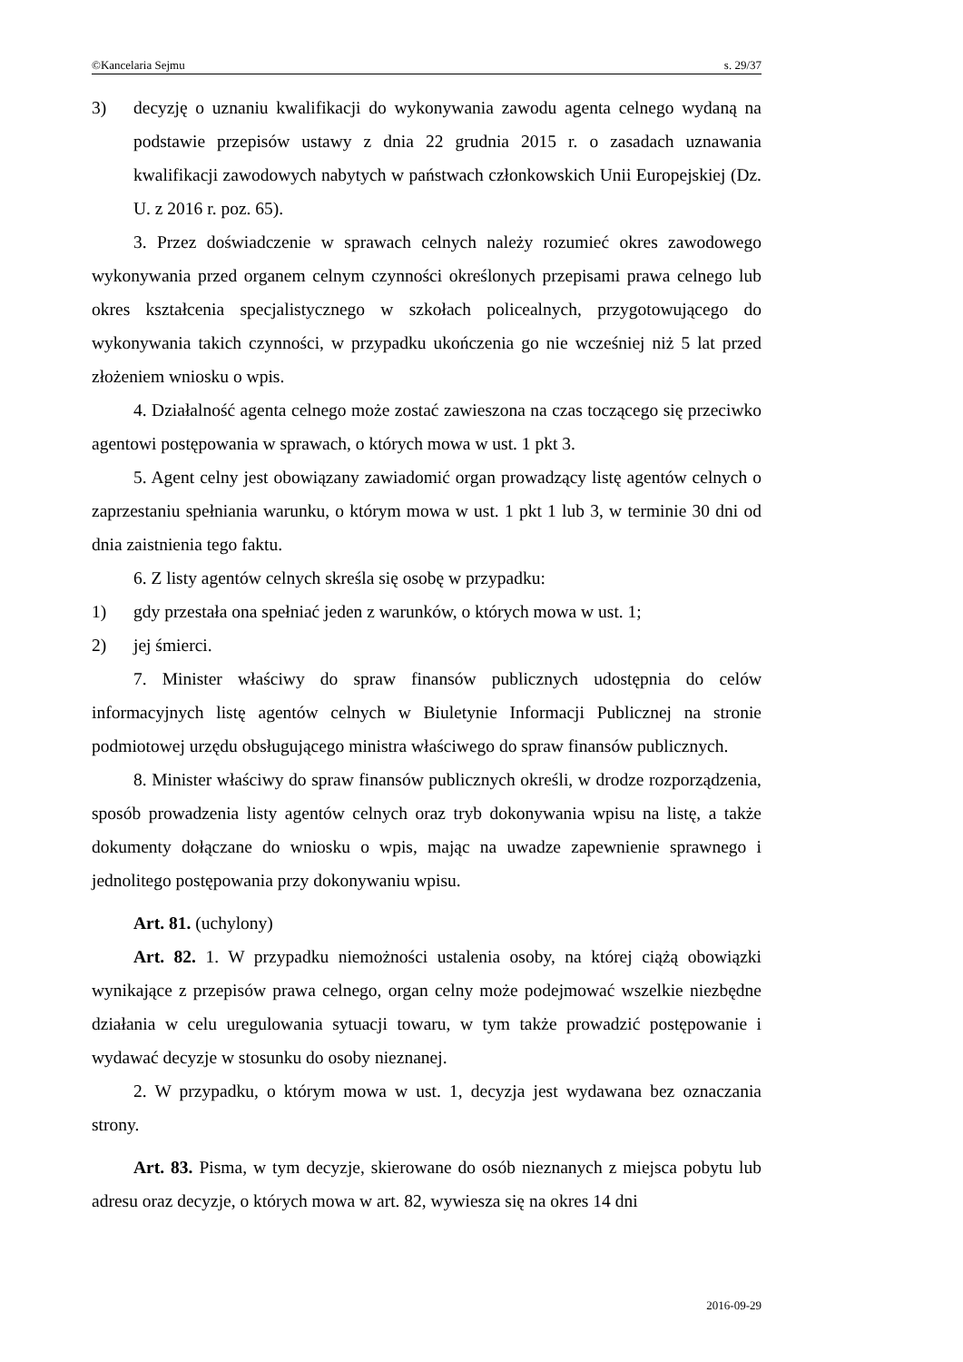©Kancelaria Sejmu s. 29/37
3) decyzję o uznaniu kwalifikacji do wykonywania zawodu agenta celnego wydaną na podstawie przepisów ustawy z dnia 22 grudnia 2015 r. o zasadach uznawania kwalifikacji zawodowych nabytych w państwach członkowskich Unii Europejskiej (Dz. U. z 2016 r. poz. 65).
3. Przez doświadczenie w sprawach celnych należy rozumieć okres zawodowego wykonywania przed organem celnym czynności określonych przepisami prawa celnego lub okres kształcenia specjalistycznego w szkołach policealnych, przygotowującego do wykonywania takich czynności, w przypadku ukończenia go nie wcześniej niż 5 lat przed złożeniem wniosku o wpis.
4. Działalność agenta celnego może zostać zawieszona na czas toczącego się przeciwko agentowi postępowania w sprawach, o których mowa w ust. 1 pkt 3.
5. Agent celny jest obowiązany zawiadomić organ prowadzący listę agentów celnych o zaprzestaniu spełniania warunku, o którym mowa w ust. 1 pkt 1 lub 3, w terminie 30 dni od dnia zaistnienia tego faktu.
6. Z listy agentów celnych skreśla się osobę w przypadku:
1) gdy przestała ona spełniać jeden z warunków, o których mowa w ust. 1;
2) jej śmierci.
7. Minister właściwy do spraw finansów publicznych udostępnia do celów informacyjnych listę agentów celnych w Biuletynie Informacji Publicznej na stronie podmiotowej urzędu obsługującego ministra właściwego do spraw finansów publicznych.
8. Minister właściwy do spraw finansów publicznych określi, w drodze rozporządzenia, sposób prowadzenia listy agentów celnych oraz tryb dokonywania wpisu na listę, a także dokumenty dołączane do wniosku o wpis, mając na uwadze zapewnienie sprawnego i jednolitego postępowania przy dokonywaniu wpisu.
Art. 81. (uchylony)
Art. 82. 1. W przypadku niemożności ustalenia osoby, na której ciążą obowiązki wynikające z przepisów prawa celnego, organ celny może podejmować wszelkie niezbędne działania w celu uregulowania sytuacji towaru, w tym także prowadzić postępowanie i wydawać decyzje w stosunku do osoby nieznanej.
2. W przypadku, o którym mowa w ust. 1, decyzja jest wydawana bez oznaczania strony.
Art. 83. Pisma, w tym decyzje, skierowane do osób nieznanych z miejsca pobytu lub adresu oraz decyzje, o których mowa w art. 82, wywiesza się na okres 14 dni
2016-09-29